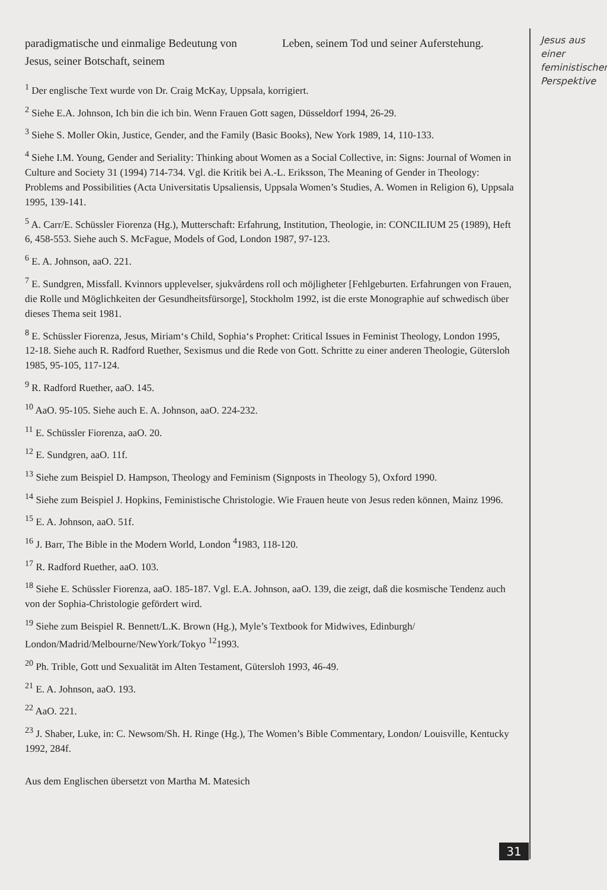paradigmatische und einmalige Bedeutung von Jesus, seiner Botschaft, seinem
Leben, seinem Tod und seiner Auferstehung.
<sup>1</sup> Der englische Text wurde von Dr. Craig McKay, Uppsala, korrigiert.
<sup>2</sup> Siehe E.A. Johnson, Ich bin die ich bin. Wenn Frauen Gott sagen, Düsseldorf 1994, 26-29.
<sup>3</sup> Siehe S. Moller Okin, Justice, Gender, and the Family (Basic Books), New York 1989, 14, 110-133.
<sup>4</sup> Siehe I.M. Young, Gender and Seriality: Thinking about Women as a Social Collective, in: Signs: Journal of Women in Culture and Society 31 (1994) 714-734. Vgl. die Kritik bei A.-L. Eriksson, The Meaning of Gender in Theology: Problems and Possibilities (Acta Universitatis Upsaliensis, Uppsala Women’s Studies, A. Women in Religion 6), Uppsala 1995, 139-141.
<sup>5</sup> A. Carr/E. Schüssler Fiorenza (Hg.), Mutterschaft: Erfahrung, Institution, Theologie, in: CONCILIUM 25 (1989), Heft 6, 458-553. Siehe auch S. McFague, Models of God, London 1987, 97-123.
<sup>6</sup> E. A. Johnson, aaO. 221.
<sup>7</sup> E. Sundgren, Missfall. Kvinnors upplevelser, sjukvårdens roll och möjligheter [Fehlgeburten. Erfahrungen von Frauen, die Rolle und Möglichkeiten der Gesundheitsfürsorge], Stockholm 1992, ist die erste Monographie auf schwedisch über dieses Thema seit 1981.
<sup>8</sup> E. Schüssler Fiorenza, Jesus, Miriam‘s Child, Sophia‘s Prophet: Critical Issues in Feminist Theology, London 1995, 12-18. Siehe auch R. Radford Ruether, Sexismus und die Rede von Gott. Schritte zu einer anderen Theologie, Gütersloh 1985, 95-105, 117-124.
<sup>9</sup> R. Radford Ruether, aaO. 145.
<sup>10</sup> AaO. 95-105. Siehe auch E. A. Johnson, aaO. 224-232.
<sup>11</sup> E. Schüssler Fiorenza, aaO. 20.
<sup>12</sup> E. Sundgren, aaO. 11f.
<sup>13</sup> Siehe zum Beispiel D. Hampson, Theology and Feminism (Signposts in Theology 5), Oxford 1990.
<sup>14</sup> Siehe zum Beispiel J. Hopkins, Feministische Christologie. Wie Frauen heute von Jesus reden können, Mainz 1996.
<sup>15</sup> E. A. Johnson, aaO. 51f.
<sup>16</sup> J. Barr, The Bible in the Modern World, London <sup>4</sup>1983, 118-120.
<sup>17</sup> R. Radford Ruether, aaO. 103.
<sup>18</sup> Siehe E. Schüssler Fiorenza, aaO. 185-187. Vgl. E.A. Johnson, aaO. 139, die zeigt, daß die kosmische Tendenz auch von der Sophia-Christologie gefördert wird.
<sup>19</sup> Siehe zum Beispiel R. Bennett/L.K. Brown (Hg.), Myle’s Textbook for Midwives, Edinburgh/ London/Madrid/Melbourne/NewYork/Tokyo <sup>12</sup>1993.
<sup>20</sup> Ph. Trible, Gott und Sexualität im Alten Testament, Gütersloh 1993, 46-49.
<sup>21</sup> E. A. Johnson, aaO. 193.
<sup>22</sup> AaO. 221.
<sup>23</sup> J. Shaber, Luke, in: C. Newsom/Sh. H. Ringe (Hg.), The Women’s Bible Commentary, London/ Louisville, Kentucky 1992, 284f.
Aus dem Englischen übersetzt von Martha M. Matesich
Jesus aus einer feministischen Perspektive
31